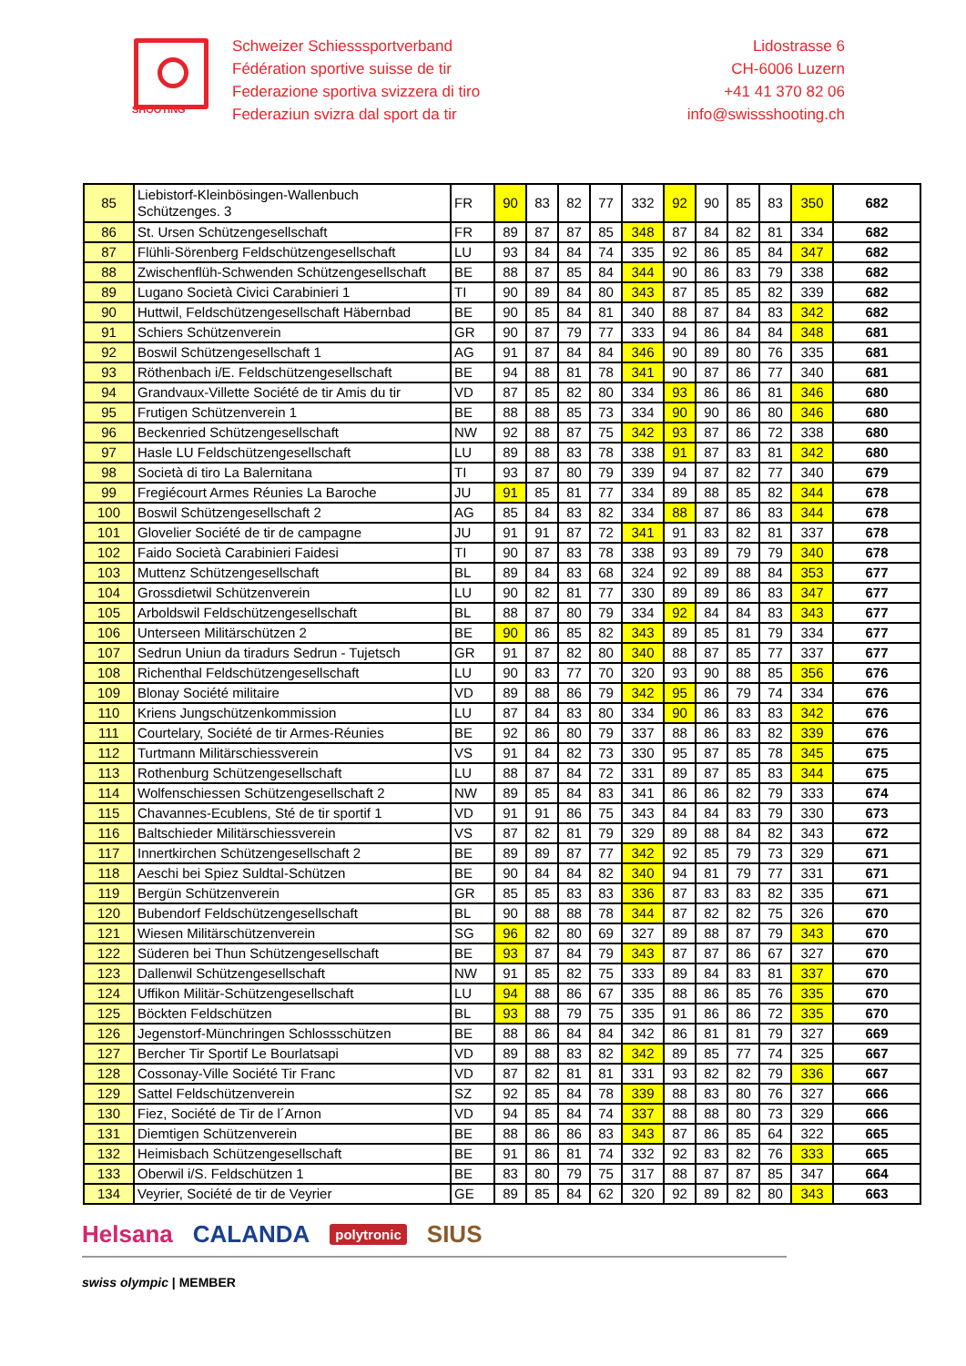SHOOTING
Schweizer Schiesssportverband
Fédération sportive suisse de tir
Federazione sportiva svizzera di tiro
Federaziun svizra dal sport da tir
Lidostrasse 6
CH-6006 Luzern
+41 41 370 82 06
info@swissshooting.ch
| 85 | Liebistorf-Kleinbösingen-Wallenbuch Schützenges. 3 | FR | 90 | 83 | 82 | 77 | 332 | 92 | 90 | 85 | 83 | 350 | 682 |
| 86 | St. Ursen Schützengesellschaft | FR | 89 | 87 | 87 | 85 | 348 | 87 | 84 | 82 | 81 | 334 | 682 |
| 87 | Flühli-Sörenberg Feldschützengesellschaft | LU | 93 | 84 | 84 | 74 | 335 | 92 | 86 | 85 | 84 | 347 | 682 |
| 88 | Zwischenflüh-Schwenden Schützengesellschaft | BE | 88 | 87 | 85 | 84 | 344 | 90 | 86 | 83 | 79 | 338 | 682 |
| 89 | Lugano Società Civici Carabinieri 1 | TI | 90 | 89 | 84 | 80 | 343 | 87 | 85 | 85 | 82 | 339 | 682 |
| 90 | Huttwil, Feldschützengesellschaft Häbernbad | BE | 90 | 85 | 84 | 81 | 340 | 88 | 87 | 84 | 83 | 342 | 682 |
| 91 | Schiers Schützenverein | GR | 90 | 87 | 79 | 77 | 333 | 94 | 86 | 84 | 84 | 348 | 681 |
| 92 | Boswil Schützengesellschaft 1 | AG | 91 | 87 | 84 | 84 | 346 | 90 | 89 | 80 | 76 | 335 | 681 |
| 93 | Röthenbach i/E. Feldschützengesellschaft | BE | 94 | 88 | 81 | 78 | 341 | 90 | 87 | 86 | 77 | 340 | 681 |
| 94 | Grandvaux-Villette Société de tir Amis du tir | VD | 87 | 85 | 82 | 80 | 334 | 93 | 86 | 86 | 81 | 346 | 680 |
| 95 | Frutigen Schützenverein 1 | BE | 88 | 88 | 85 | 73 | 334 | 90 | 90 | 86 | 80 | 346 | 680 |
| 96 | Beckenried Schützengesellschaft | NW | 92 | 88 | 87 | 75 | 342 | 93 | 87 | 86 | 72 | 338 | 680 |
| 97 | Hasle LU Feldschützengesellschaft | LU | 89 | 88 | 83 | 78 | 338 | 91 | 87 | 83 | 81 | 342 | 680 |
| 98 | Società di tiro La Balernitana | TI | 93 | 87 | 80 | 79 | 339 | 94 | 87 | 82 | 77 | 340 | 679 |
| 99 | Fregiécourt Armes Réunies La Baroche | JU | 91 | 85 | 81 | 77 | 334 | 89 | 88 | 85 | 82 | 344 | 678 |
| 100 | Boswil Schützengesellschaft 2 | AG | 85 | 84 | 83 | 82 | 334 | 88 | 87 | 86 | 83 | 344 | 678 |
| 101 | Glovelier Société de tir de campagne | JU | 91 | 91 | 87 | 72 | 341 | 91 | 83 | 82 | 81 | 337 | 678 |
| 102 | Faido Società Carabinieri Faidesi | TI | 90 | 87 | 83 | 78 | 338 | 93 | 89 | 79 | 79 | 340 | 678 |
| 103 | Muttenz Schützengesellschaft | BL | 89 | 84 | 83 | 68 | 324 | 92 | 89 | 88 | 84 | 353 | 677 |
| 104 | Grossdietwil Schützenverein | LU | 90 | 82 | 81 | 77 | 330 | 89 | 89 | 86 | 83 | 347 | 677 |
| 105 | Arboldswil Feldschützengesellschaft | BL | 88 | 87 | 80 | 79 | 334 | 92 | 84 | 84 | 83 | 343 | 677 |
| 106 | Unterseen Militärschützen 2 | BE | 90 | 86 | 85 | 82 | 343 | 89 | 85 | 81 | 79 | 334 | 677 |
| 107 | Sedrun Uniun da tiradurs Sedrun - Tujetsch | GR | 91 | 87 | 82 | 80 | 340 | 88 | 87 | 85 | 77 | 337 | 677 |
| 108 | Richenthal Feldschützengesellschaft | LU | 90 | 83 | 77 | 70 | 320 | 93 | 90 | 88 | 85 | 356 | 676 |
| 109 | Blonay Société militaire | VD | 89 | 88 | 86 | 79 | 342 | 95 | 86 | 79 | 74 | 334 | 676 |
| 110 | Kriens Jungschützenkommission | LU | 87 | 84 | 83 | 80 | 334 | 90 | 86 | 83 | 83 | 342 | 676 |
| 111 | Courtelary, Société de tir Armes-Réunies | BE | 92 | 86 | 80 | 79 | 337 | 88 | 86 | 83 | 82 | 339 | 676 |
| 112 | Turtmann Militärschiessverein | VS | 91 | 84 | 82 | 73 | 330 | 95 | 87 | 85 | 78 | 345 | 675 |
| 113 | Rothenburg Schützengesellschaft | LU | 88 | 87 | 84 | 72 | 331 | 89 | 87 | 85 | 83 | 344 | 675 |
| 114 | Wolfenschiessen Schützengesellschaft 2 | NW | 89 | 85 | 84 | 83 | 341 | 86 | 86 | 82 | 79 | 333 | 674 |
| 115 | Chavannes-Ecublens, Sté de tir sportif 1 | VD | 91 | 91 | 86 | 75 | 343 | 84 | 84 | 83 | 79 | 330 | 673 |
| 116 | Baltschieder Militärschiessverein | VS | 87 | 82 | 81 | 79 | 329 | 89 | 88 | 84 | 82 | 343 | 672 |
| 117 | Innertkirchen Schützengesellschaft 2 | BE | 89 | 89 | 87 | 77 | 342 | 92 | 85 | 79 | 73 | 329 | 671 |
| 118 | Aeschi bei Spiez Suldtal-Schützen | BE | 90 | 84 | 84 | 82 | 340 | 94 | 81 | 79 | 77 | 331 | 671 |
| 119 | Bergün Schützenverein | GR | 85 | 85 | 83 | 83 | 336 | 87 | 83 | 83 | 82 | 335 | 671 |
| 120 | Bubendorf Feldschützengesellschaft | BL | 90 | 88 | 88 | 78 | 344 | 87 | 82 | 82 | 75 | 326 | 670 |
| 121 | Wiesen Militärschützenverein | SG | 96 | 82 | 80 | 69 | 327 | 89 | 88 | 87 | 79 | 343 | 670 |
| 122 | Süderen bei Thun Schützengesellschaft | BE | 93 | 87 | 84 | 79 | 343 | 87 | 87 | 86 | 67 | 327 | 670 |
| 123 | Dallenwil Schützengesellschaft | NW | 91 | 85 | 82 | 75 | 333 | 89 | 84 | 83 | 81 | 337 | 670 |
| 124 | Uffikon Militär-Schützengesellschaft | LU | 94 | 88 | 86 | 67 | 335 | 88 | 86 | 85 | 76 | 335 | 670 |
| 125 | Böckten Feldschützen | BL | 93 | 88 | 79 | 75 | 335 | 91 | 86 | 86 | 72 | 335 | 670 |
| 126 | Jegenstorf-Münchringen Schlossschützen | BE | 88 | 86 | 84 | 84 | 342 | 86 | 81 | 81 | 79 | 327 | 669 |
| 127 | Bercher Tir Sportif Le Bourlatsapi | VD | 89 | 88 | 83 | 82 | 342 | 89 | 85 | 77 | 74 | 325 | 667 |
| 128 | Cossonay-Ville Société Tir Franc | VD | 87 | 82 | 81 | 81 | 331 | 93 | 82 | 82 | 79 | 336 | 667 |
| 129 | Sattel Feldschützenverein | SZ | 92 | 85 | 84 | 78 | 339 | 88 | 83 | 80 | 76 | 327 | 666 |
| 130 | Fiez, Société de Tir de l´Arnon | VD | 94 | 85 | 84 | 74 | 337 | 88 | 88 | 80 | 73 | 329 | 666 |
| 131 | Diemtigen Schützenverein | BE | 88 | 86 | 86 | 83 | 343 | 87 | 86 | 85 | 64 | 322 | 665 |
| 132 | Heimisbach Schützengesellschaft | BE | 91 | 86 | 81 | 74 | 332 | 92 | 83 | 82 | 76 | 333 | 665 |
| 133 | Oberwil i/S. Feldschützen 1 | BE | 83 | 80 | 79 | 75 | 317 | 88 | 87 | 87 | 85 | 347 | 664 |
| 134 | Veyrier, Société de tir de Veyrier | GE | 89 | 85 | 84 | 62 | 320 | 92 | 89 | 82 | 80 | 343 | 663 |
Helsana CALANDA polytronic SIUS
swiss olympic | MEMBER